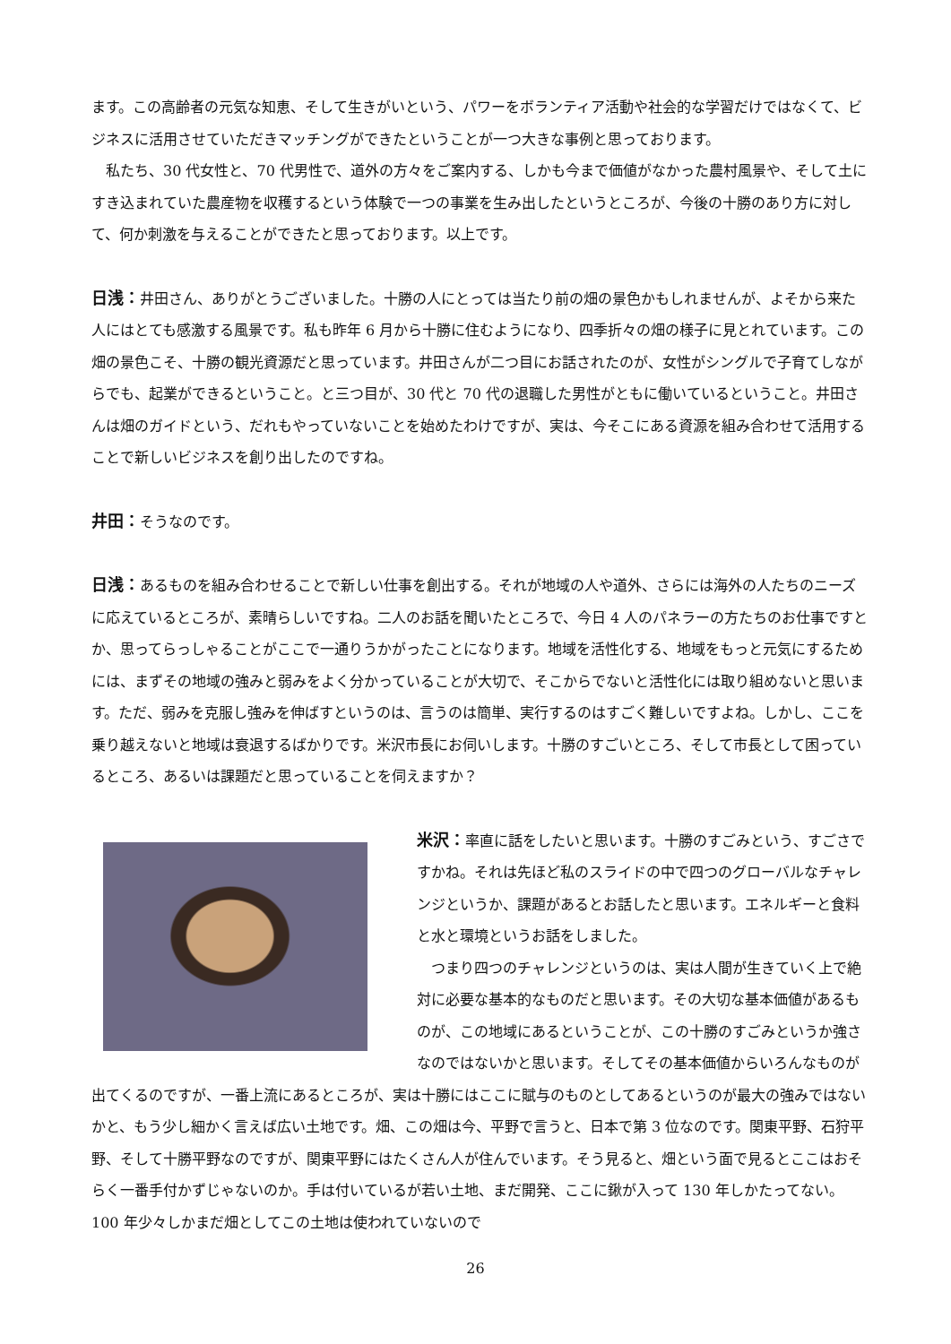ます。この高齢者の元気な知恵、そして生きがいという、パワーをボランティア活動や社会的な学習だけではなくて、ビジネスに活用させていただきマッチングができたということが一つ大きな事例と思っております。
　私たち、30 代女性と、70 代男性で、道外の方々をご案内する、しかも今まで価値がなかった農村風景や、そして土にすき込まれていた農産物を収穫するという体験で一つの事業を生み出したというところが、今後の十勝のあり方に対して、何か刺激を与えることができたと思っております。以上です。
日浅：井田さん、ありがとうございました。十勝の人にとっては当たり前の畑の景色かもしれませんが、よそから来た人にはとても感激する風景です。私も昨年 6 月から十勝に住むようになり、四季折々の畑の様子に見とれています。この畑の景色こそ、十勝の観光資源だと思っています。井田さんが二つ目にお話されたのが、女性がシングルで子育てしながらでも、起業ができるということ。と三つ目が、30 代と 70 代の退職した男性がともに働いているということ。井田さんは畑のガイドという、だれもやっていないことを始めたわけですが、実は、今そこにある資源を組み合わせて活用することで新しいビジネスを創り出したのですね。
井田：そうなのです。
日浅：あるものを組み合わせることで新しい仕事を創出する。それが地域の人や道外、さらには海外の人たちのニーズに応えているところが、素晴らしいですね。二人のお話を聞いたところで、今日 4 人のパネラーの方たちのお仕事ですとか、思ってらっしゃることがここで一通りうかがったことになります。地域を活性化する、地域をもっと元気にするためには、まずその地域の強みと弱みをよく分かっていることが大切で、そこからでないと活性化には取り組めないと思います。ただ、弱みを克服し強みを伸ばすというのは、言うのは簡単、実行するのはすごく難しいですよね。しかし、ここを乗り越えないと地域は衰退するばかりです。米沢市長にお伺いします。十勝のすごいところ、そして市長として困っているところ、あるいは課題だと思っていることを伺えますか？
米沢：率直に話をしたいと思います。十勝のすごみという、すごさですかね。それは先ほど私のスライドの中で四つのグローバルなチャレンジというか、課題があるとお話したと思います。エネルギーと食料と水と環境というお話をしました。
　つまり四つのチャレンジというのは、実は人間が生きていく上で絶対に必要な基本的なものだと思います。その大切な基本価値があるものが、この地域にあるということが、この十勝のすごみというか強さなのではないかと思います。そしてその基本価値からいろんなものが出てくるのですが、一番上流にあるところが、実は十勝にはここに賦与のものとしてあるというのが最大の強みではないかと、もう少し細かく言えば広い土地です。畑、この畑は今、平野で言うと、日本で第 3 位なのです。関東平野、石狩平野、そして十勝平野なのですが、関東平野にはたくさん人が住んでいます。そう見ると、畑という面で見るとここはおそらく一番手付かずじゃないのか。手は付いているが若い土地、まだ開発、ここに鍬が入って 130 年しかたってない。100 年少々しかまだ畑としてこの土地は使われていないので
26